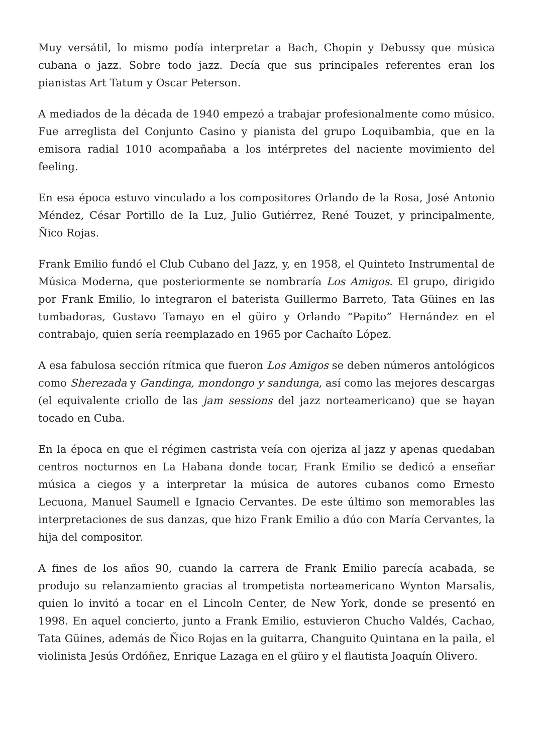Muy versátil, lo mismo podía interpretar a Bach, Chopin y Debussy que música cubana o jazz. Sobre todo jazz. Decía que sus principales referentes eran los pianistas Art Tatum y Oscar Peterson.
A mediados de la década de 1940 empezó a trabajar profesionalmente como músico. Fue arreglista del Conjunto Casino y pianista del grupo Loquibambia, que en la emisora radial 1010 acompañaba a los intérpretes del naciente movimiento del feeling.
En esa época estuvo vinculado a los compositores Orlando de la Rosa, José Antonio Méndez, César Portillo de la Luz, Julio Gutiérrez, René Touzet, y principalmente, Ñico Rojas.
Frank Emilio fundó el Club Cubano del Jazz, y, en 1958, el Quinteto Instrumental de Música Moderna, que posteriormente se nombraría Los Amigos. El grupo, dirigido por Frank Emilio, lo integraron el baterista Guillermo Barreto, Tata Güines en las tumbadoras, Gustavo Tamayo en el güiro y Orlando “Papito” Hernández en el contrabajo, quien sería reemplazado en 1965 por Cachaíto López.
A esa fabulosa sección rítmica que fueron Los Amigos se deben números antológicos como Sherezada y Gandinga, mondongo y sandunga, así como las mejores descargas (el equivalente criollo de las jam sessions del jazz norteamericano) que se hayan tocado en Cuba.
En la época en que el régimen castrista veía con ojeriza al jazz y apenas quedaban centros nocturnos en La Habana donde tocar, Frank Emilio se dedicó a enseñar música a ciegos y a interpretar la música de autores cubanos como Ernesto Lecuona, Manuel Saumell e Ignacio Cervantes. De este último son memorables las interpretaciones de sus danzas, que hizo Frank Emilio a dúo con María Cervantes, la hija del compositor.
A fines de los años 90, cuando la carrera de Frank Emilio parecía acabada, se produjo su relanzamiento gracias al trompetista norteamericano Wynton Marsalis, quien lo invitó a tocar en el Lincoln Center, de New York, donde se presentó en 1998. En aquel concierto, junto a Frank Emilio, estuvieron Chucho Valdés, Cachao, Tata Güines, además de Ñico Rojas en la guitarra, Changuito Quintana en la paila, el violinista Jesús Ordóñez, Enrique Lazaga en el güiro y el flautista Joaquín Olivero.